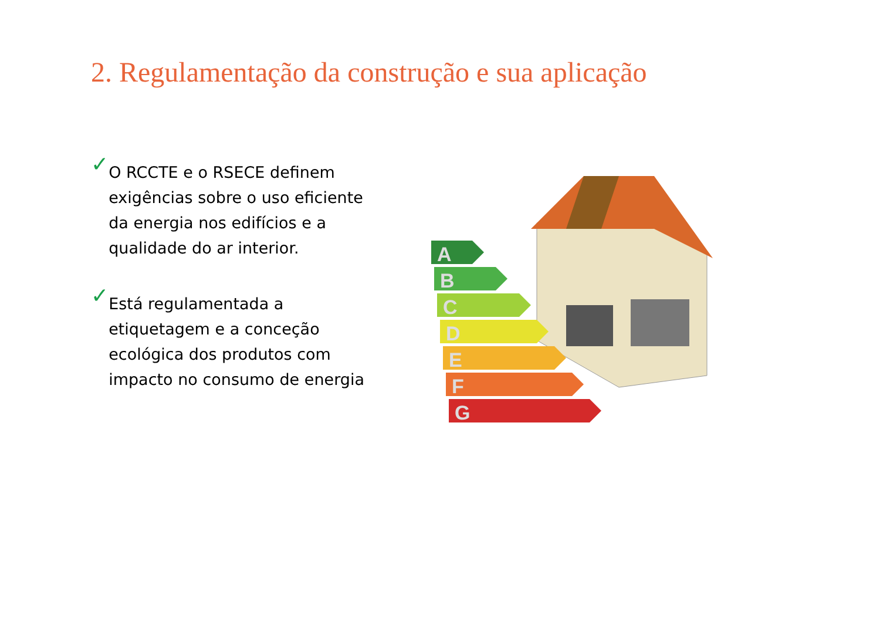2. Regulamentação da construção e sua aplicação
✓
O RCCTE e o RSECE definem exigências sobre o uso eficiente da energia nos edifícios e a qualidade do ar interior.
✓
Está regulamentada a etiquetagem e a conceção ecológica dos produtos com impacto no consumo de energia
A
B
C
D
E
F
G